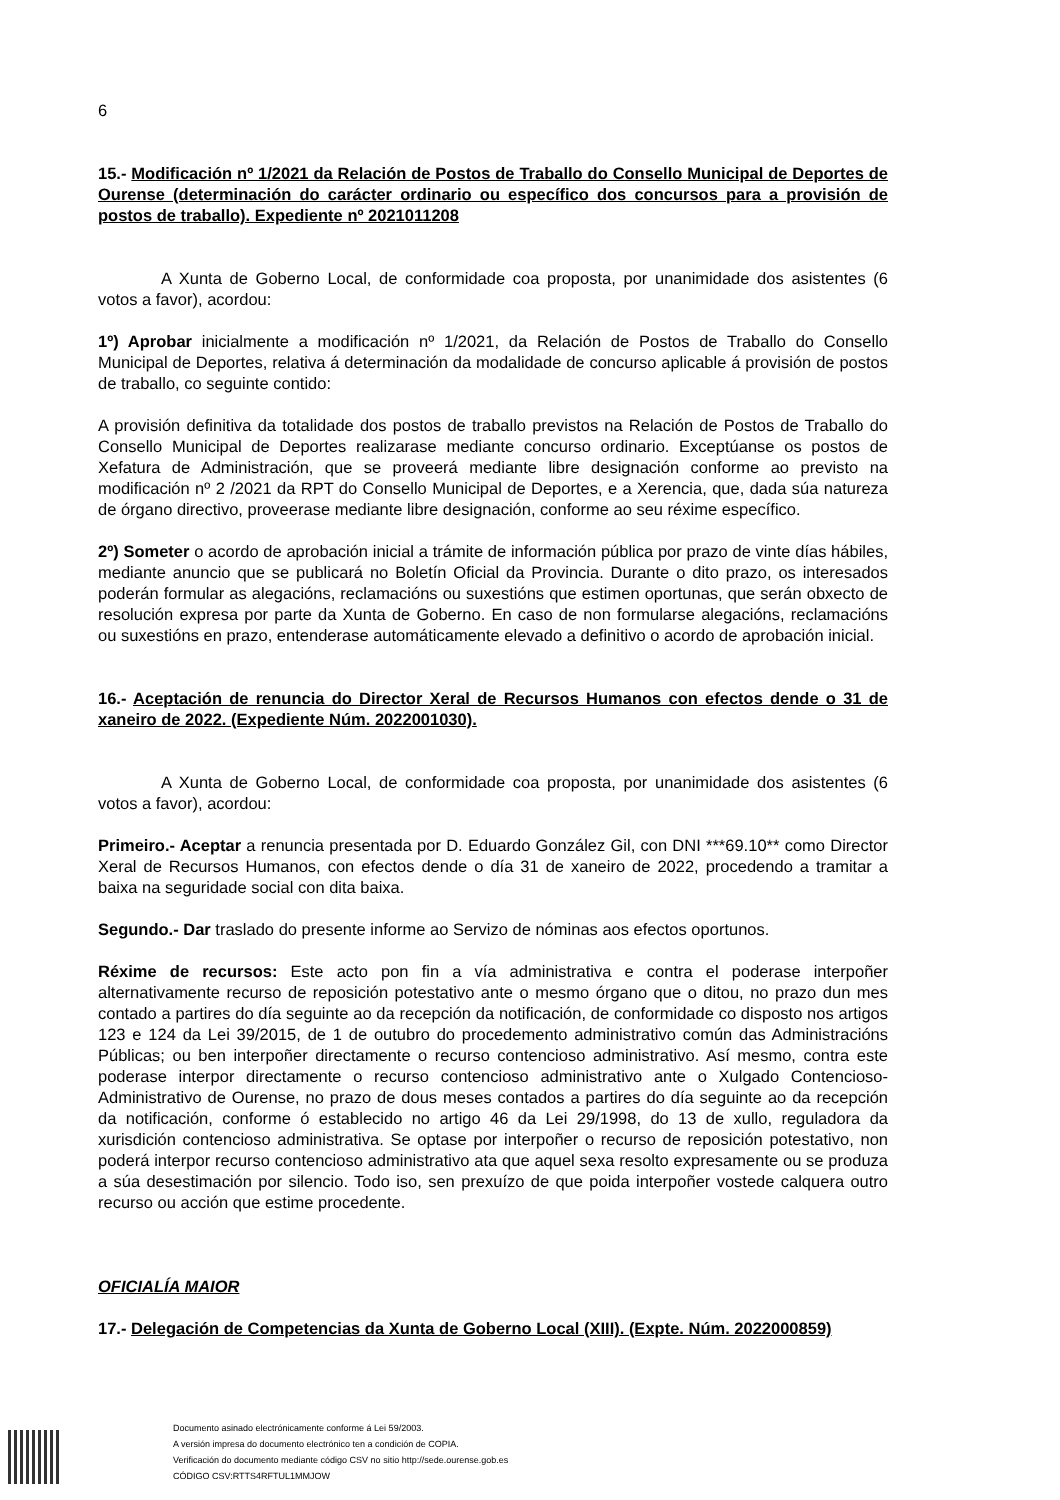6
15.- Modificación nº 1/2021 da Relación de Postos de Traballo do Consello Municipal de Deportes de Ourense (determinación do carácter ordinario ou específico dos concursos para a provisión de postos de traballo). Expediente nº 2021011208
A Xunta de Goberno Local, de conformidade coa proposta, por unanimidade dos asistentes (6 votos a favor), acordou:
1º) Aprobar inicialmente a modificación nº 1/2021, da Relación de Postos de Traballo do Consello Municipal de Deportes, relativa á determinación da modalidade de concurso aplicable á provisión de postos de traballo, co seguinte contido:
A provisión definitiva da totalidade dos postos de traballo previstos na Relación de Postos de Traballo do Consello Municipal de Deportes realizarase mediante concurso ordinario. Exceptúanse os postos de Xefatura de Administración, que se proveerá mediante libre designación conforme ao previsto na modificación nº 2 /2021 da RPT do Consello Municipal de Deportes, e a Xerencia, que, dada súa natureza de órgano directivo, proveerase mediante libre designación, conforme ao seu réxime específico.
2º) Someter o acordo de aprobación inicial a trámite de información pública por prazo de vinte días hábiles, mediante anuncio que se publicará no Boletín Oficial da Provincia. Durante o dito prazo, os interesados poderán formular as alegacións, reclamacións ou suxestións que estimen oportunas, que serán obxecto de resolución expresa por parte da Xunta de Goberno. En caso de non formularse alegacións, reclamacións ou suxestións en prazo, entenderase automáticamente elevado a definitivo o acordo de aprobación inicial.
16.- Aceptación de renuncia do Director Xeral de Recursos Humanos con efectos dende o 31 de xaneiro de 2022. (Expediente Núm. 2022001030).
A Xunta de Goberno Local, de conformidade coa proposta, por unanimidade dos asistentes (6 votos a favor), acordou:
Primeiro.- Aceptar a renuncia presentada por D. Eduardo González Gil, con DNI ***69.10** como Director Xeral de Recursos Humanos, con efectos dende o día 31 de xaneiro de 2022, procedendo a tramitar a baixa na seguridade social con dita baixa.
Segundo.- Dar traslado do presente informe ao Servizo de nóminas aos efectos oportunos.
Réxime de recursos: Este acto pon fin a vía administrativa e contra el poderase interpoñer alternativamente recurso de reposición potestativo ante o mesmo órgano que o ditou, no prazo dun mes contado a partires do día seguinte ao da recepción da notificación, de conformidade co disposto nos artigos 123 e 124 da Lei 39/2015, de 1 de outubro do procedemento administrativo común das Administracións Públicas; ou ben interpoñer directamente o recurso contencioso administrativo. Así mesmo, contra este poderase interpor directamente o recurso contencioso administrativo ante o Xulgado Contencioso-Administrativo de Ourense, no prazo de dous meses contados a partires do día seguinte ao da recepción da notificación, conforme ó establecido no artigo 46 da Lei 29/1998, do 13 de xullo, reguladora da xurisdición contencioso administrativa. Se optase por interpoñer o recurso de reposición potestativo, non poderá interpor recurso contencioso administrativo ata que aquel sexa resolto expresamente ou se produza a súa desestimación por silencio. Todo iso, sen prexuízo de que poida interpoñer vostede calquera outro recurso ou acción que estime procedente.
OFICIALÍA MAIOR
17.- Delegación de Competencias da Xunta de Goberno Local (XIII). (Expte. Núm. 2022000859)
Documento asinado electrónicamente conforme á Lei 59/2003.
A versión impresa do documento electrónico ten a condición de COPIA.
Verificación do documento mediante código CSV no sitio http://sede.ourense.gob.es
CÓDIGO CSV:RTTS4RFTUL1MMJOW